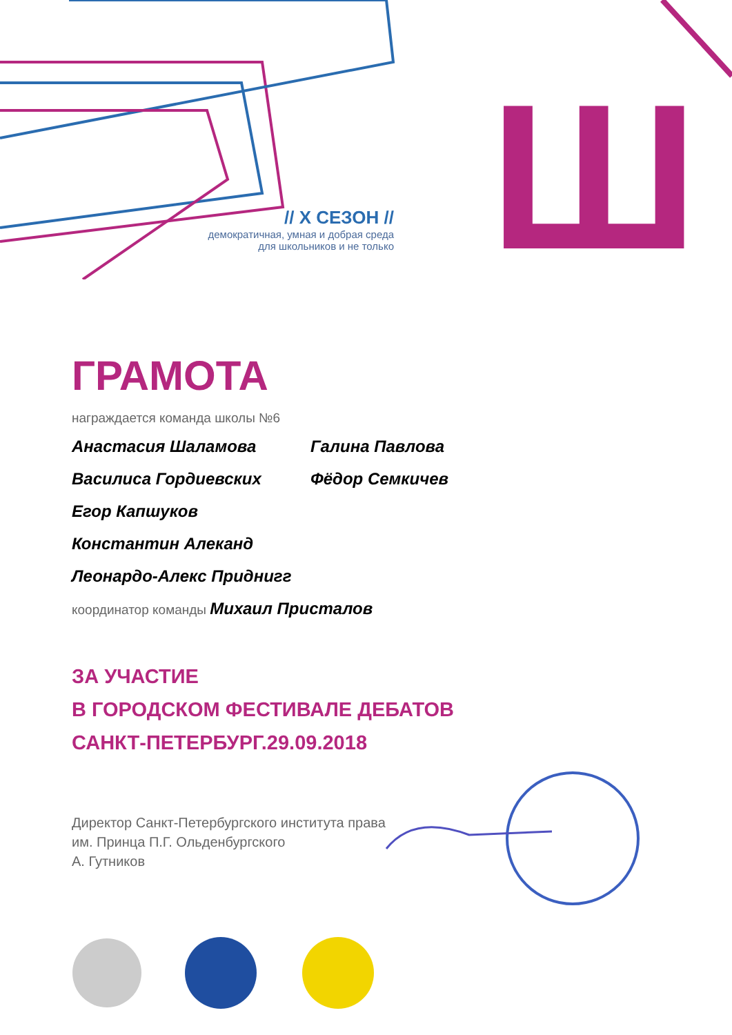Ш
// X СЕЗОН //
демократичная, умная и добрая среда
для школьников и не только
ГРАМОТА
награждается команда школы №6
Анастасия Шаламова
Василиса Гордиевских
Егор Капшуков
Константин Алеканд
Леонардо-Алекс Приднигг
Галина Павлова
Фёдор Семкичев
координатор команды Михаил Присталов
ЗА УЧАСТИЕ
В ГОРОДСКОМ ФЕСТИВАЛЕ ДЕБАТОВ
САНКТ-ПЕТЕРБУРГ.29.09.2018
Директор Санкт-Петербургского института права
им. Принца П.Г. Ольденбургского
А. Гутников